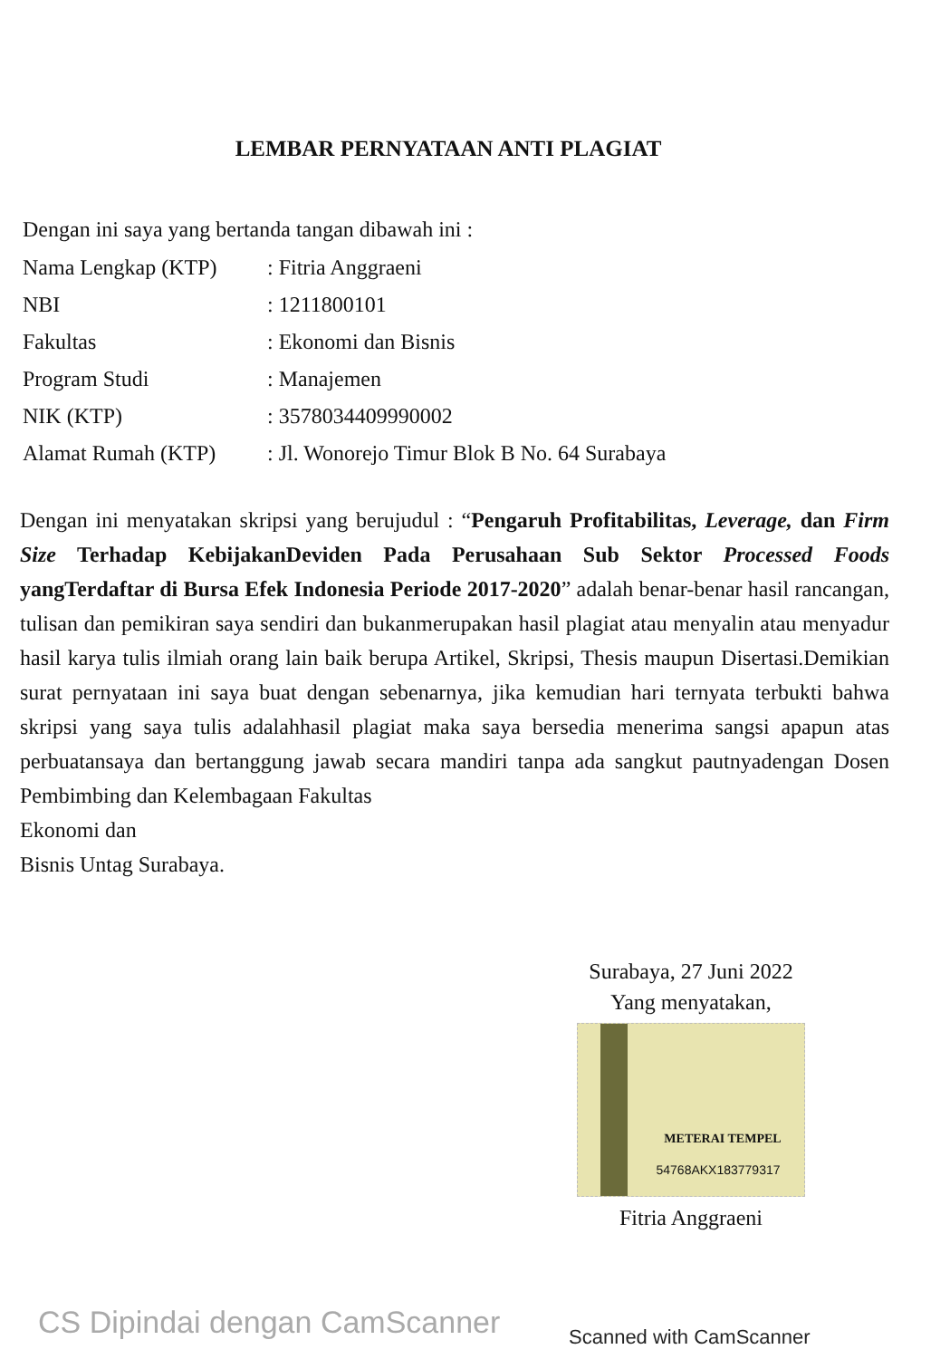LEMBAR PERNYATAAN ANTI PLAGIAT
Dengan ini saya yang bertanda tangan dibawah ini :
| Nama Lengkap (KTP) | : Fitria Anggraeni |
| NBI | : 1211800101 |
| Fakultas | : Ekonomi dan Bisnis |
| Program Studi | : Manajemen |
| NIK (KTP) | : 3578034409990002 |
| Alamat Rumah (KTP) | : Jl. Wonorejo Timur Blok B No. 64 Surabaya |
Dengan ini menyatakan skripsi yang berujudul : “Pengaruh Profitabilitas, Leverage, dan Firm Size Terhadap KebijakanDeviden Pada Perusahaan Sub Sektor Processed Foods yangTerdaftar di Bursa Efek Indonesia Periode 2017-2020” adalah benar-benar hasil rancangan, tulisan dan pemikiran saya sendiri dan bukanmerupakan hasil plagiat atau menyalin atau menyadur hasil karya tulis ilmiah orang lain baik berupa Artikel, Skripsi, Thesis maupun Disertasi.Demikian surat pernyataan ini saya buat dengan sebenarnya, jika kemudian hari ternyata terbukti bahwa skripsi yang saya tulis adalahhasil plagiat maka saya bersedia menerima sangsi apapun atas perbuatansaya dan bertanggung jawab secara mandiri tanpa ada sangkut pautnyadengan Dosen Pembimbing dan Kelembagaan Fakultas
Ekonomi dan
Bisnis Untag Surabaya.
Surabaya, 27 Juni 2022
Yang menyatakan,
METERAI TEMPEL
54768AKX183779317
Fitria Anggraeni
CS Dipindai dengan CamScanner Scanned with CamScanner